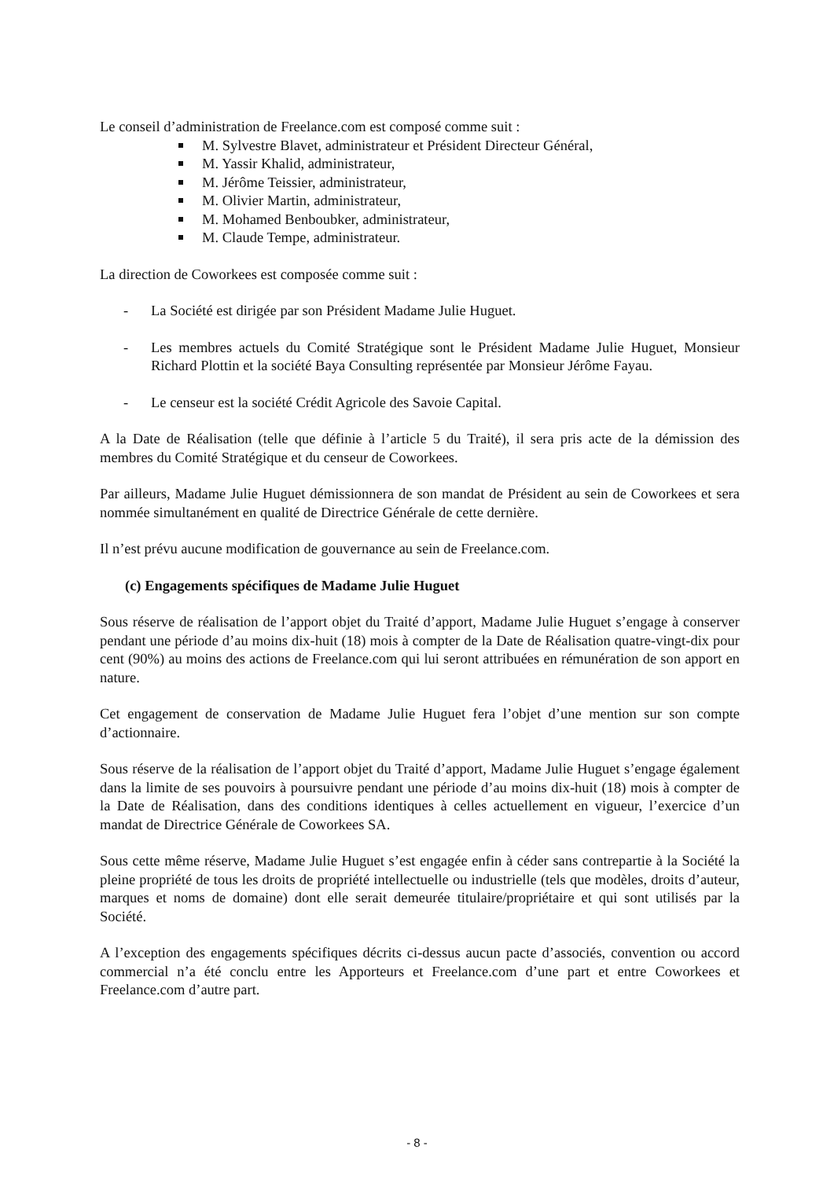Le conseil d’administration de Freelance.com est composé comme suit :
M. Sylvestre Blavet, administrateur et Président Directeur Général,
M. Yassir Khalid, administrateur,
M. Jérôme Teissier, administrateur,
M. Olivier Martin, administrateur,
M. Mohamed Benboubker, administrateur,
M. Claude Tempe, administrateur.
La direction de Coworkees est composée comme suit :
- La Société est dirigée par son Président Madame Julie Huguet.
- Les membres actuels du Comité Stratégique sont le Président Madame Julie Huguet, Monsieur Richard Plottin et la société Baya Consulting représentée par Monsieur Jérôme Fayau.
- Le censeur est la société Crédit Agricole des Savoie Capital.
A la Date de Réalisation (telle que définie à l’article 5 du Traité), il sera pris acte de la démission des membres du Comité Stratégique et du censeur de Coworkees.
Par ailleurs, Madame Julie Huguet démissionnera de son mandat de Président au sein de Coworkees et sera nommée simultanément en qualité de Directrice Générale de cette dernière.
Il n’est prévu aucune modification de gouvernance au sein de Freelance.com.
(c) Engagements spécifiques de Madame Julie Huguet
Sous réserve de réalisation de l’apport objet du Traité d’apport, Madame Julie Huguet s’engage à conserver pendant une période d’au moins dix-huit (18) mois à compter de la Date de Réalisation quatre-vingt-dix pour cent (90%) au moins des actions de Freelance.com qui lui seront attribuées en rémunération de son apport en nature.
Cet engagement de conservation de Madame Julie Huguet fera l’objet d’une mention sur son compte d’actionnaire.
Sous réserve de la réalisation de l’apport objet du Traité d’apport, Madame Julie Huguet s’engage également dans la limite de ses pouvoirs à poursuivre pendant une période d’au moins dix-huit (18) mois à compter de la Date de Réalisation, dans des conditions identiques à celles actuellement en vigueur, l’exercice d’un mandat de Directrice Générale de Coworkees SA.
Sous cette même réserve, Madame Julie Huguet s’est engagée enfin à céder sans contrepartie à la Société la pleine propriété de tous les droits de propriété intellectuelle ou industrielle (tels que modèles, droits d’auteur, marques et noms de domaine) dont elle serait demeurée titulaire/propriétaire et qui sont utilisés par la Société.
A l’exception des engagements spécifiques décrits ci-dessus aucun pacte d’associés, convention ou accord commercial n’a été conclu entre les Apporteurs et Freelance.com d’une part et entre Coworkees et Freelance.com d’autre part.
- 8 -